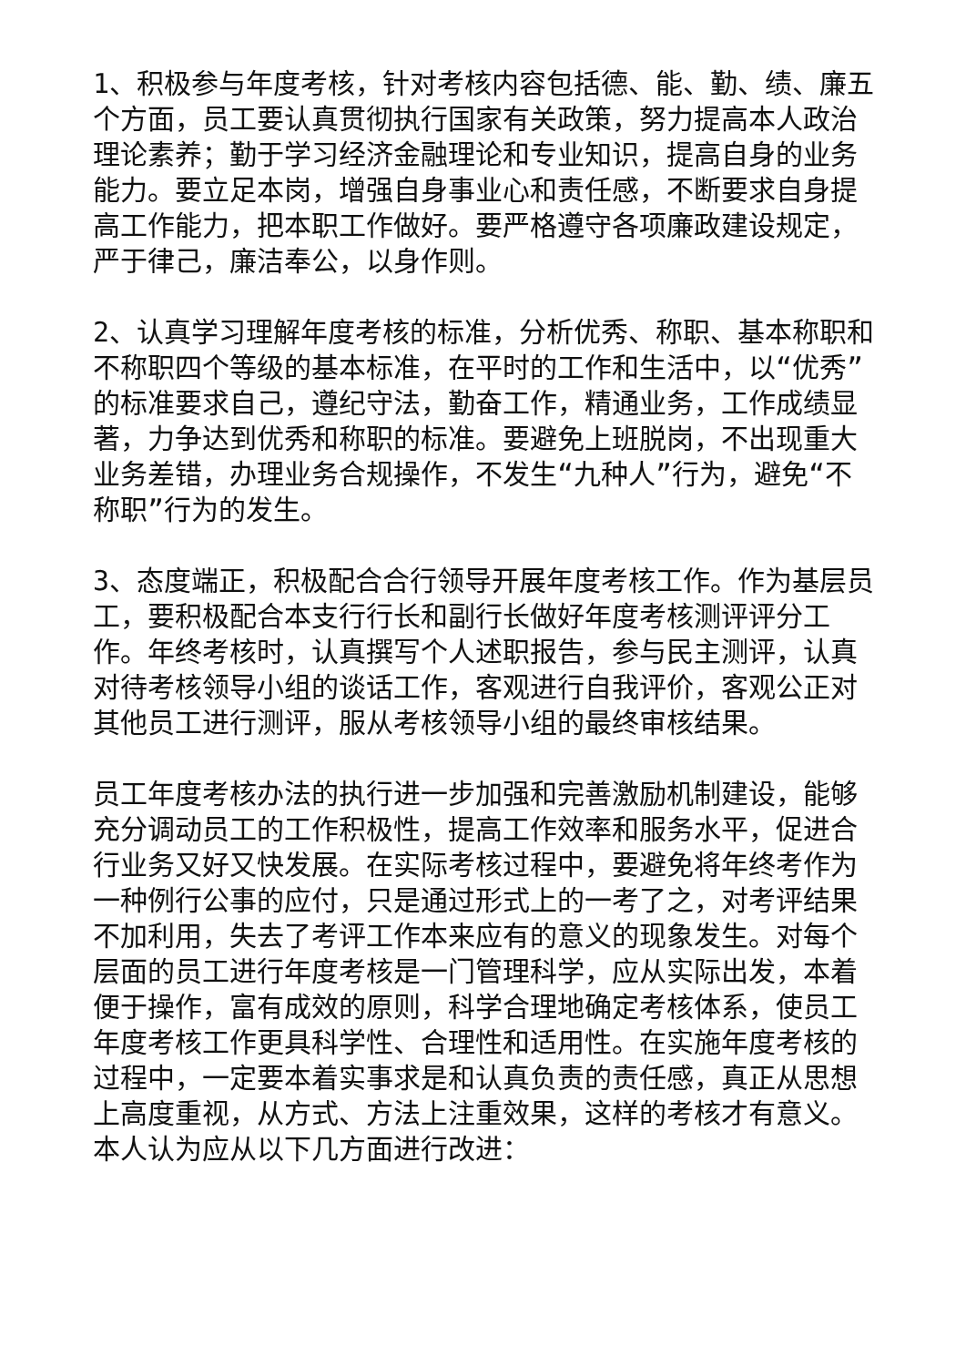1、积极参与年度考核，针对考核内容包括德、能、勤、绩、廉五个方面，员工要认真贯彻执行国家有关政策，努力提高本人政治理论素养；勤于学习经济金融理论和专业知识，提高自身的业务能力。要立足本岗，增强自身事业心和责任感，不断要求自身提高工作能力，把本职工作做好。要严格遵守各项廉政建设规定，严于律己，廉洁奉公，以身作则。
2、认真学习理解年度考核的标准，分析优秀、称职、基本称职和不称职四个等级的基本标准，在平时的工作和生活中，以“优秀”的标准要求自己，遵纪守法，勤奋工作，精通业务，工作成绩显著，力争达到优秀和称职的标准。要避免上班脱岗，不出现重大业务差错，办理业务合规操作，不发生“九种人”行为，避免“不称职”行为的发生。
3、态度端正，积极配合合行领导开展年度考核工作。作为基层员工，要积极配合本支行行长和副行长做好年度考核测评评分工作。年终考核时，认真撰写个人述职报告，参与民主测评，认真对待考核领导小组的谈话工作，客观进行自我评价，客观公正对其他员工进行测评，服从考核领导小组的最终审核结果。
员工年度考核办法的执行进一步加强和完善激励机制建设，能够充分调动员工的工作积极性，提高工作效率和服务水平，促进合行业务又好又快发展。在实际考核过程中，要避免将年终考作为一种例行公事的应付，只是通过形式上的一考了之，对考评结果不加利用，失去了考评工作本来应有的意义的现象发生。对每个层面的员工进行年度考核是一门管理科学，应从实际出发，本着便于操作，富有成效的原则，科学合理地确定考核体系，使员工年度考核工作更具科学性、合理性和适用性。在实施年度考核的过程中，一定要本着实事求是和认真负责的责任感，真正从思想上高度重视，从方式、方法上注重效果，这样的考核才有意义。本人认为应从以下几方面进行改进：